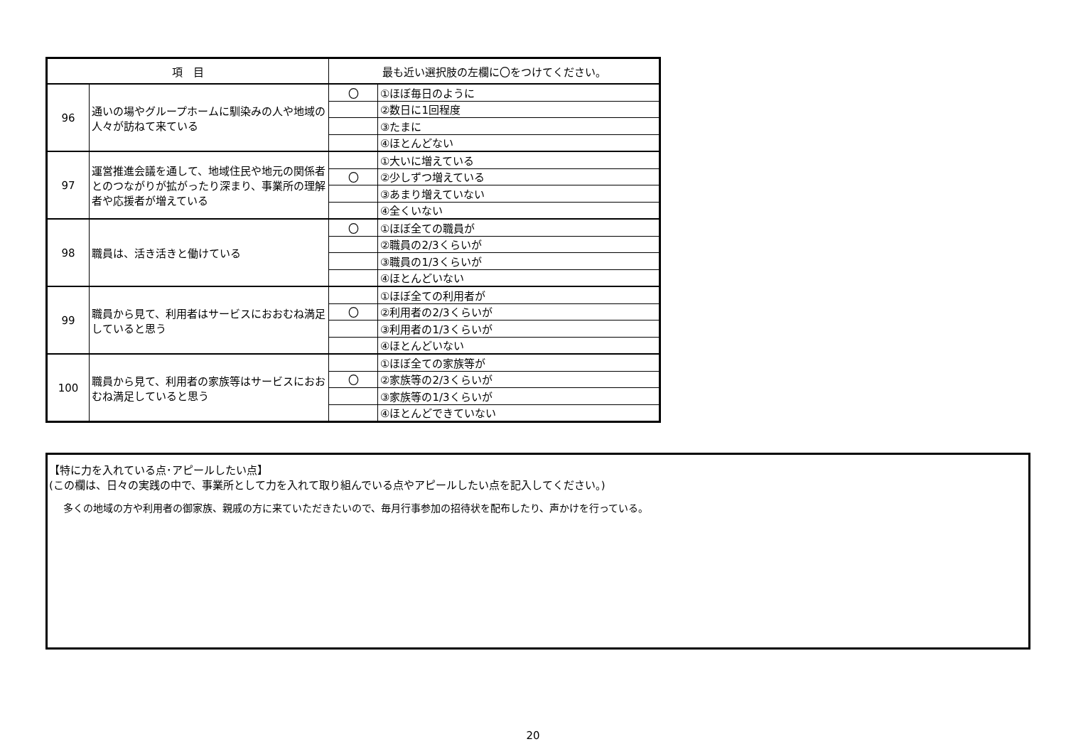| 項 目 | | 最も近い選択肢の左欄に〇をつけてください。 | |
| --- | --- | --- | --- |
| 96 | 通いの場やグループホームに馴染みの人や地域の人々が訪ねて来ている | 〇 | ①ほぼ毎日のように |
| | | | ②数日に1回程度 |
| | | | ③たまに |
| | | | ④ほとんどない |
| 97 | 運営推進会議を通して、地域住民や地元の関係者とのつながりが拡がったり深まり、事業所の理解者や応援者が増えている | | ①大いに増えている |
| | | 〇 | ②少しずつ増えている |
| | | | ③あまり増えていない |
| | | | ④全くいない |
| 98 | 職員は、活き活きと働けている | 〇 | ①ほぼ全ての職員が |
| | | | ②職員の2/3くらいが |
| | | | ③職員の1/3くらいが |
| | | | ④ほとんどいない |
| 99 | 職員から見て、利用者はサービスにおおむね満足していると思う | | ①ほぼ全ての利用者が |
| | | 〇 | ②利用者の2/3くらいが |
| | | | ③利用者の1/3くらいが |
| | | | ④ほとんどいない |
| 100 | 職員から見て、利用者の家族等はサービスにおおむね満足していると思う | | ①ほぼ全ての家族等が |
| | | 〇 | ②家族等の2/3くらいが |
| | | | ③家族等の1/3くらいが |
| | | | ④ほとんどできていない |
【特に力を入れている点･アピールしたい点】
(この欄は、日々の実践の中で、事業所として力を入れて取り組んでいる点やアピールしたい点を記入してください。)
多くの地域の方や利用者の御家族、親戚の方に来ていただきたいので、毎月行事参加の招待状を配布したり、声かけを行っている。
20